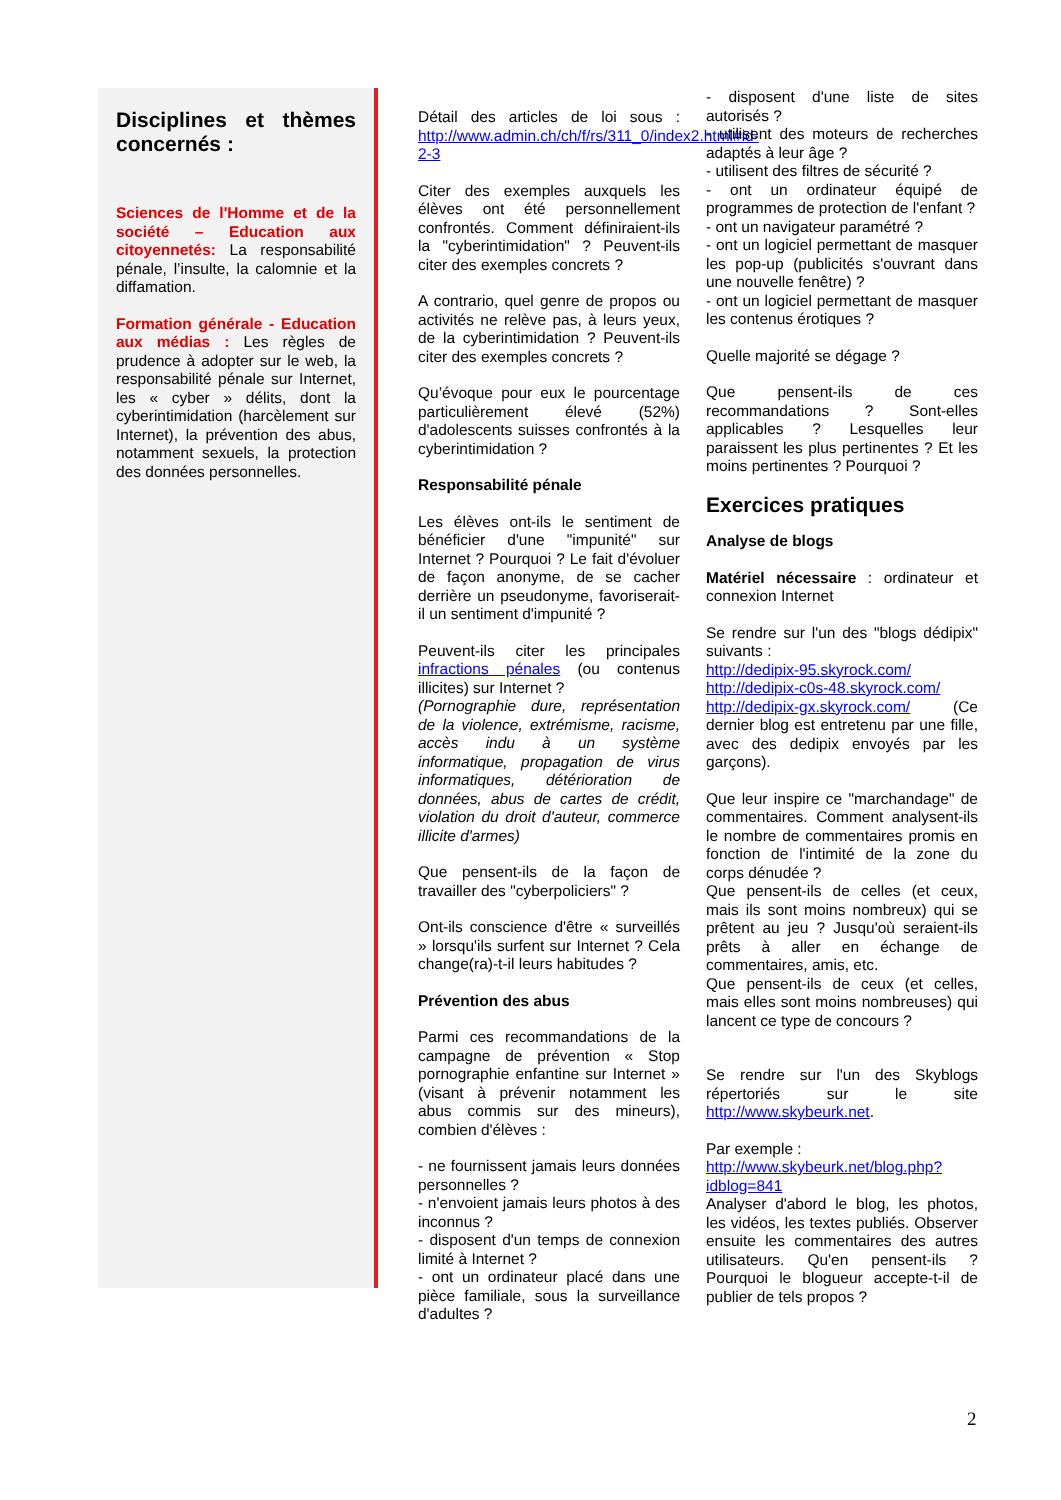Disciplines et thèmes concernés :
Sciences de l'Homme et de la société – Education aux citoyennetés: La responsabilité pénale, l’insulte, la calomnie et la diffamation.
Formation générale - Education aux médias : Les règles de prudence à adopter sur le web, la responsabilité pénale sur Internet, les « cyber » délits, dont la cyberintimidation (harcèlement sur Internet), la prévention des abus, notamment sexuels, la protection des données personnelles.
Détail des articles de loi sous : http://www.admin.ch/ch/f/rs/311_0/index2.html#id-2-3
Citer des exemples auxquels les élèves ont été personnellement confrontés. Comment définiraient-ils la "cyberintimidation" ? Peuvent-ils citer des exemples concrets ?
A contrario, quel genre de propos ou activités ne relève pas, à leurs yeux, de la cyberintimidation ? Peuvent-ils citer des exemples concrets ?
Qu’évoque pour eux le pourcentage particulièrement élevé (52%) d'adolescents suisses confrontés à la cyberintimidation ?
Responsabilité pénale
Les élèves ont-ils le sentiment de bénéficier d'une "impunité" sur Internet ? Pourquoi ? Le fait d'évoluer de façon anonyme, de se cacher derrière un pseudonyme, favoriserait-il un sentiment d'impunité ?
Peuvent-ils citer les principales infractions pénales (ou contenus illicites) sur Internet ?
(Pornographie dure, représentation de la violence, extrémisme, racisme, accès indu à un système informatique, propagation de virus informatiques, détérioration de données, abus de cartes de crédit, violation du droit d'auteur, commerce illicite d'armes)
Que pensent-ils de la façon de travailler des "cyberpoliciers" ?
Ont-ils conscience d'être « surveillés » lorsqu'ils surfent sur Internet ? Cela change(ra)-t-il leurs habitudes ?
Prévention des abus
Parmi ces recommandations de la campagne de prévention « Stop pornographie enfantine sur Internet » (visant à prévenir notamment les abus commis sur des mineurs), combien d'élèves :
- ne fournissent jamais leurs données personnelles ?
- n'envoient jamais leurs photos à des inconnus ?
- disposent d'un temps de connexion limité à Internet ?
- ont un ordinateur placé dans une pièce familiale, sous la surveillance d'adultes ?
- disposent d'une liste de sites autorisés ?
- utilisent des moteurs de recherches adaptés à leur âge ?
- utilisent des filtres de sécurité ?
- ont un ordinateur équipé de programmes de protection de l'enfant ?
- ont un navigateur paramétré ?
- ont un logiciel permettant de masquer les pop-up (publicités s'ouvrant dans une nouvelle fenêtre) ?
- ont un logiciel permettant de masquer les contenus érotiques ?
Quelle majorité se dégage ?
Que pensent-ils de ces recommandations ? Sont-elles applicables ? Lesquelles leur paraissent les plus pertinentes ? Et les moins pertinentes ? Pourquoi ?
Exercices pratiques
Analyse de blogs
Matériel nécessaire : ordinateur et connexion Internet
Se rendre sur l'un des "blogs dédipix" suivants :
http://dedipix-95.skyrock.com/
http://dedipix-c0s-48.skyrock.com/
http://dedipix-gx.skyrock.com/ (Ce dernier blog est entretenu par une fille, avec des dedipix envoyés par les garçons).
Que leur inspire ce "marchandage" de commentaires. Comment analysent-ils le nombre de commentaires promis en fonction de l'intimité de la zone du corps dénudée ?
Que pensent-ils de celles (et ceux, mais ils sont moins nombreux) qui se prêtent au jeu ? Jusqu'où seraient-ils prêts à aller en échange de commentaires, amis, etc.
Que pensent-ils de ceux (et celles, mais elles sont moins nombreuses) qui lancent ce type de concours ?
Se rendre sur l'un des Skyblogs répertoriés sur le site http://www.skybeurk.net.
Par exemple :
http://www.skybeurk.net/blog.php?idblog=841
Analyser d'abord le blog, les photos, les vidéos, les textes publiés. Observer ensuite les commentaires des autres utilisateurs. Qu'en pensent-ils ? Pourquoi le blogueur accepte-t-il de publier de tels propos ?
2